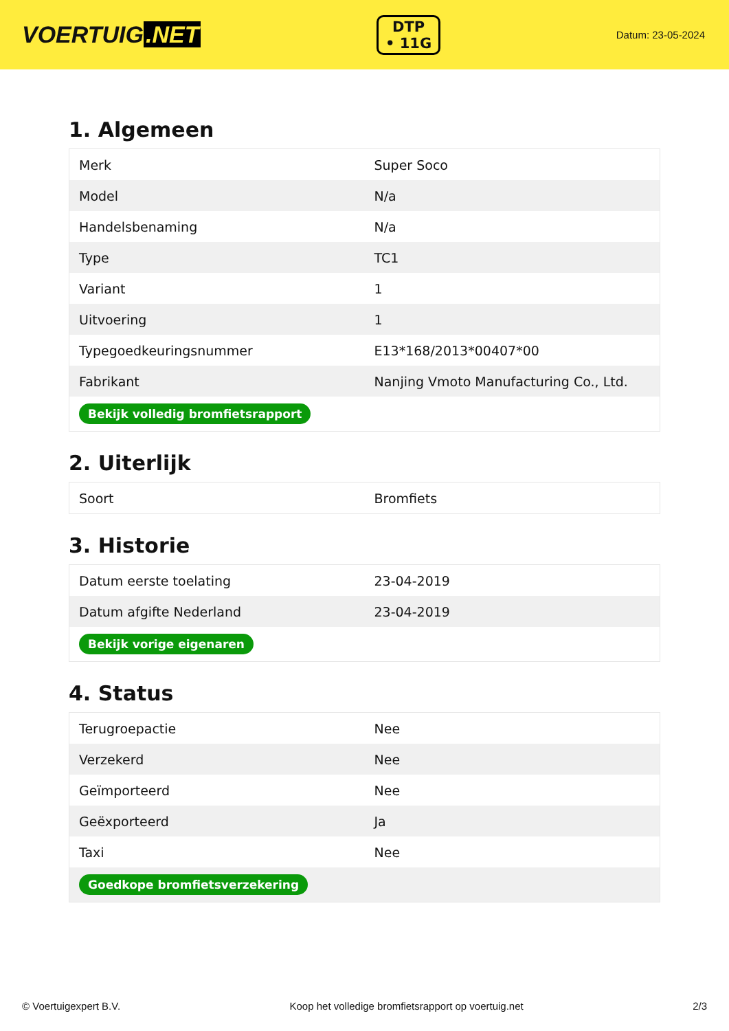VOERTUIG.NET
DTP
• 11G
Datum: 23-05-2024
1. Algemeen
| Merk | Super Soco |
| Model | N/a |
| Handelsbenaming | N/a |
| Type | TC1 |
| Variant | 1 |
| Uitvoering | 1 |
| Typegoedkeuringsnummer | E13*168/2013*00407*00 |
| Fabrikant | Nanjing Vmoto Manufacturing Co., Ltd. |
| Bekijk volledig bromfietsrapport | |
2. Uiterlijk
| Soort | Bromfiets |
3. Historie
| Datum eerste toelating | 23-04-2019 |
| Datum afgifte Nederland | 23-04-2019 |
| Bekijk vorige eigenaren | |
4. Status
| Terugroepactie | Nee |
| Verzekerd | Nee |
| Geïmporteerd | Nee |
| Geëxporteerd | Ja |
| Taxi | Nee |
| Goedkope bromfietsverzekering | |
© Voertuigexpert B.V. Koop het volledige bromfietsrapport op voertuig.net 2/3